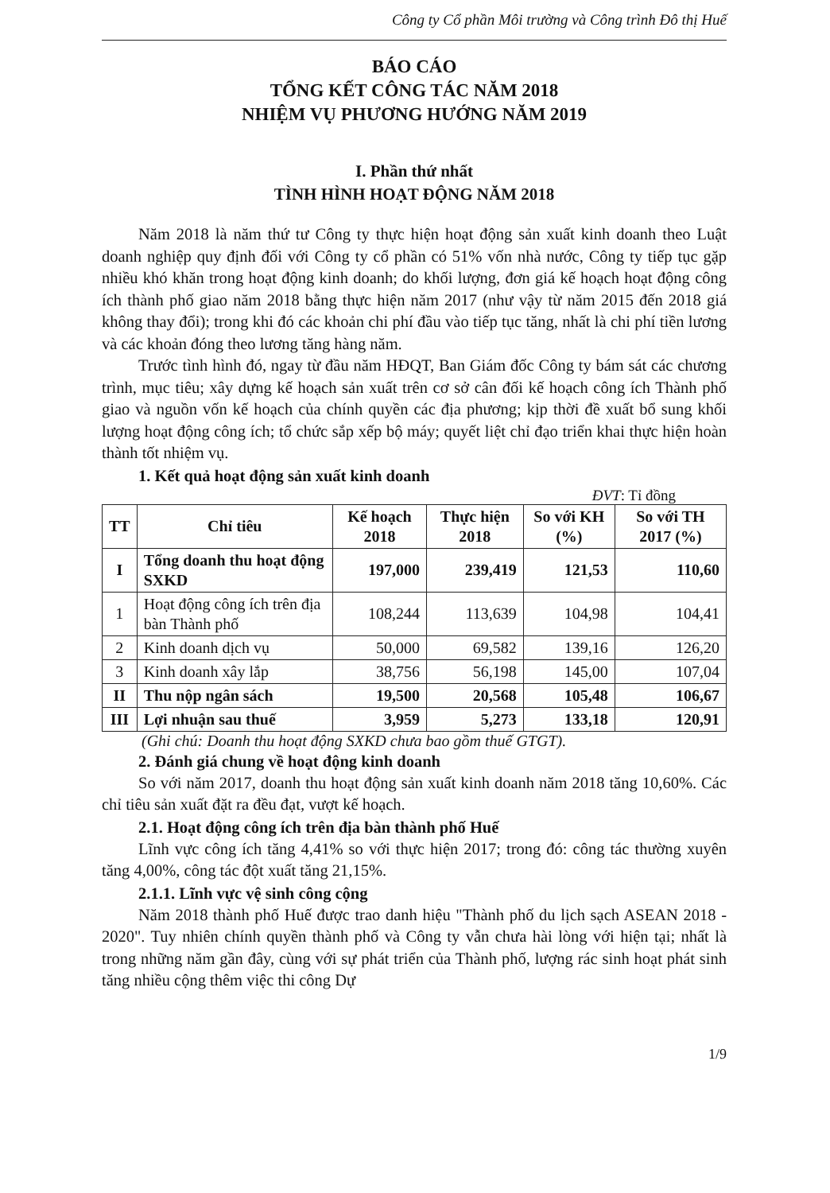Công ty Cổ phần Môi trường và Công trình Đô thị Huế
BÁO CÁO
TỔNG KẾT CÔNG TÁC NĂM 2018
NHIỆM VỤ PHƯƠNG HƯỚNG NĂM 2019
I. Phần thứ nhất
TÌNH HÌNH HOẠT ĐỘNG NĂM 2018
Năm 2018 là năm thứ tư Công ty thực hiện hoạt động sản xuất kinh doanh theo Luật doanh nghiệp quy định đối với Công ty cổ phần có 51% vốn nhà nước, Công ty tiếp tục gặp nhiều khó khăn trong hoạt động kinh doanh; do khối lượng, đơn giá kế hoạch hoạt động công ích thành phố giao năm 2018 bằng thực hiện năm 2017 (như vậy từ năm 2015 đến 2018 giá không thay đổi); trong khi đó các khoản chi phí đầu vào tiếp tục tăng, nhất là chi phí tiền lương và các khoản đóng theo lương tăng hàng năm.
Trước tình hình đó, ngay từ đầu năm HĐQT, Ban Giám đốc Công ty bám sát các chương trình, mục tiêu; xây dựng kế hoạch sản xuất trên cơ sở cân đối kế hoạch công ích Thành phố giao và nguồn vốn kế hoạch của chính quyền các địa phương; kịp thời đề xuất bổ sung khối lượng hoạt động công ích; tổ chức sắp xếp bộ máy; quyết liệt chỉ đạo triển khai thực hiện hoàn thành tốt nhiệm vụ.
1. Kết quả hoạt động sản xuất kinh doanh
ĐVT: Tỉ đồng
| TT | Chỉ tiêu | Kế hoạch 2018 | Thực hiện 2018 | So với KH (%) | So với TH 2017 (%) |
| --- | --- | --- | --- | --- | --- |
| I | Tổng doanh thu hoạt động SXKD | 197,000 | 239,419 | 121,53 | 110,60 |
| 1 | Hoạt động công ích trên địa bàn Thành phố | 108,244 | 113,639 | 104,98 | 104,41 |
| 2 | Kinh doanh dịch vụ | 50,000 | 69,582 | 139,16 | 126,20 |
| 3 | Kinh doanh xây lắp | 38,756 | 56,198 | 145,00 | 107,04 |
| II | Thu nộp ngân sách | 19,500 | 20,568 | 105,48 | 106,67 |
| III | Lợi nhuận sau thuế | 3,959 | 5,273 | 133,18 | 120,91 |
(Ghi chú: Doanh thu hoạt động SXKD chưa bao gồm thuế GTGT).
2. Đánh giá chung về hoạt động kinh doanh
So với năm 2017, doanh thu hoạt động sản xuất kinh doanh năm 2018 tăng 10,60%. Các chỉ tiêu sản xuất đặt ra đều đạt, vượt kế hoạch.
2.1. Hoạt động công ích trên địa bàn thành phố Huế
Lĩnh vực công ích tăng 4,41% so với thực hiện 2017; trong đó: công tác thường xuyên tăng 4,00%, công tác đột xuất tăng 21,15%.
2.1.1. Lĩnh vực vệ sinh công cộng
Năm 2018 thành phố Huế được trao danh hiệu "Thành phố du lịch sạch ASEAN 2018 - 2020". Tuy nhiên chính quyền thành phố và Công ty vẫn chưa hài lòng với hiện tại; nhất là trong những năm gần đây, cùng với sự phát triển của Thành phố, lượng rác sinh hoạt phát sinh tăng nhiều cộng thêm việc thi công Dự
1/9